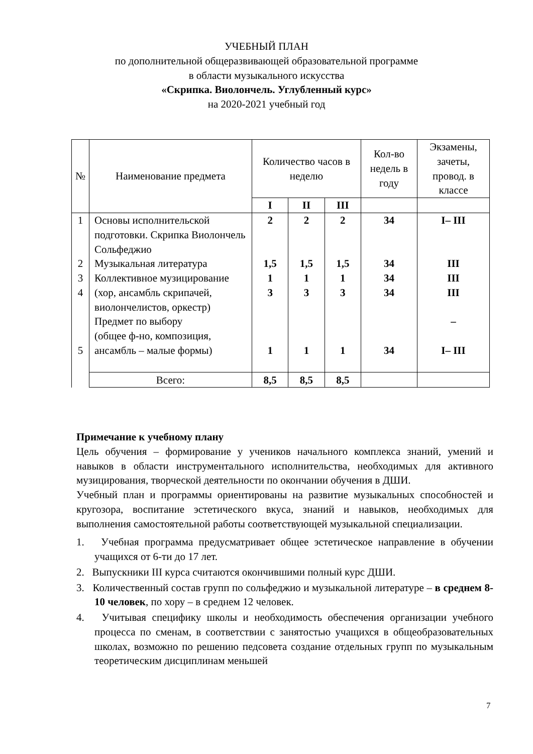УЧЕБНЫЙ ПЛАН
по дополнительной общеразвивающей образовательной программе
в области музыкального искусства
«Скрипка. Виолончель. Углубленный курс»
на 2020-2021 учебный год
| № | Наименование предмета | Количество часов в неделю | | | Кол-во недель в году | Экзамены, зачеты, провод. в классе |
| --- | --- | --- | --- | --- | --- | --- |
| | | I | II | III | | |
| 1 2 3 4 5 | Основы исполнительской подготовки. Скрипка Виолончель Сольфеджио Музыкальная литература Коллективное музицирование (хор, ансамбль скрипачей, виолончелистов, оркестр) Предмет по выбору (общее ф-но, композиция, ансамбль – малые формы) | 2 1,5 1 3 1 | 2 1,5 1 3 1 | 2 1,5 1 3 1 | 34 34 34 34 34 | I– III III III III – I– III |
| | Всего: | 8,5 | 8,5 | 8,5 | | |
Примечание к учебному плану
Цель обучения – формирование у учеников начального комплекса знаний, умений и навыков в области инструментального исполнительства, необходимых для активного музицирования, творческой деятельности по окончании обучения в ДШИ.
Учебный план и программы ориентированы на развитие музыкальных способностей и кругозора, воспитание эстетического вкуса, знаний и навыков, необходимых для выполнения самостоятельной работы соответствующей музыкальной специализации.
1. Учебная программа предусматривает общее эстетическое направление в обучении учащихся от 6-ти до 17 лет.
2. Выпускники III курса считаются окончившими полный курс ДШИ.
3. Количественный состав групп по сольфеджио и музыкальной литературе – в среднем 8-10 человек, по хору – в среднем 12 человек.
4. Учитывая специфику школы и необходимость обеспечения организации учебного процесса по сменам, в соответствии с занятостью учащихся в общеобразовательных школах, возможно по решению педсовета создание отдельных групп по музыкальным теоретическим дисциплинам меньшей
7